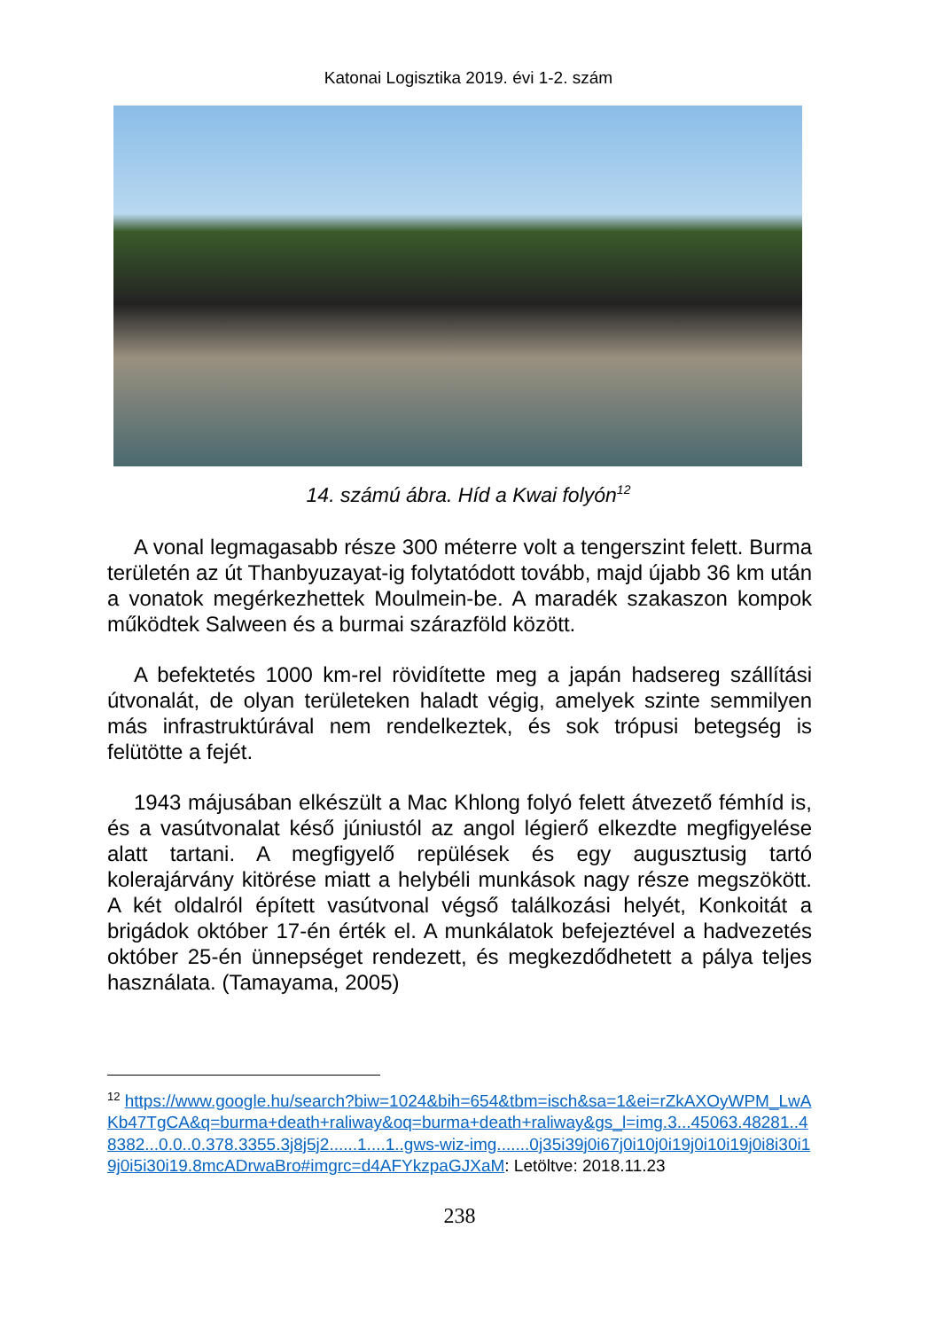Katonai Logisztika 2019. évi 1-2. szám
14. számú ábra. Híd a Kwai folyón<sup>12</sup>
A vonal legmagasabb része 300 méterre volt a tengerszint felett. Burma területén az út Thanbyuzayat-ig folytatódott tovább, majd újabb 36 km után a vonatok megérkezhettek Moulmein-be. A maradék szakaszon kompok működtek Salween és a burmai szárazföld között.
A befektetés 1000 km-rel rövidítette meg a japán hadsereg szállítási útvonalát, de olyan területeken haladt végig, amelyek szinte semmilyen más infrastruktúrával nem rendelkeztek, és sok trópusi betegség is felütötte a fejét.
1943 májusában elkészült a Mac Khlong folyó felett átvezető fémhíd is, és a vasútvonalat késő júniustól az angol légierő elkezdte megfigyelése alatt tartani. A megfigyelő repülések és egy augusztusig tartó kolerajárvány kitörése miatt a helybéli munkások nagy része megszökött. A két oldalról épített vasútvonal végső találkozási helyét, Konkoitát a brigádok október 17-én érték el. A munkálatok befejeztével a hadvezetés október 25-én ünnepséget rendezett, és megkezdődhetett a pálya teljes használata. (Tamayama, 2005)
<sup>12</sup> https://www.google.hu/search?biw=1024&bih=654&tbm=isch&sa=1&ei=rZkAXOyWPM_LwAKb47TgCA&q=burma+death+raliway&oq=burma+death+raliway&gs_l=img.3...45063.48281..48382...0.0..0.378.3355.3j8j5j2......1....1..gws-wiz-img.......0j35i39j0i67j0i10j0i19j0i10i19j0i8i30i19j0i5i30i19.8mcADrwaBro#imgrc=d4AFYkzpaGJXaM: Letöltve: 2018.11.23
238